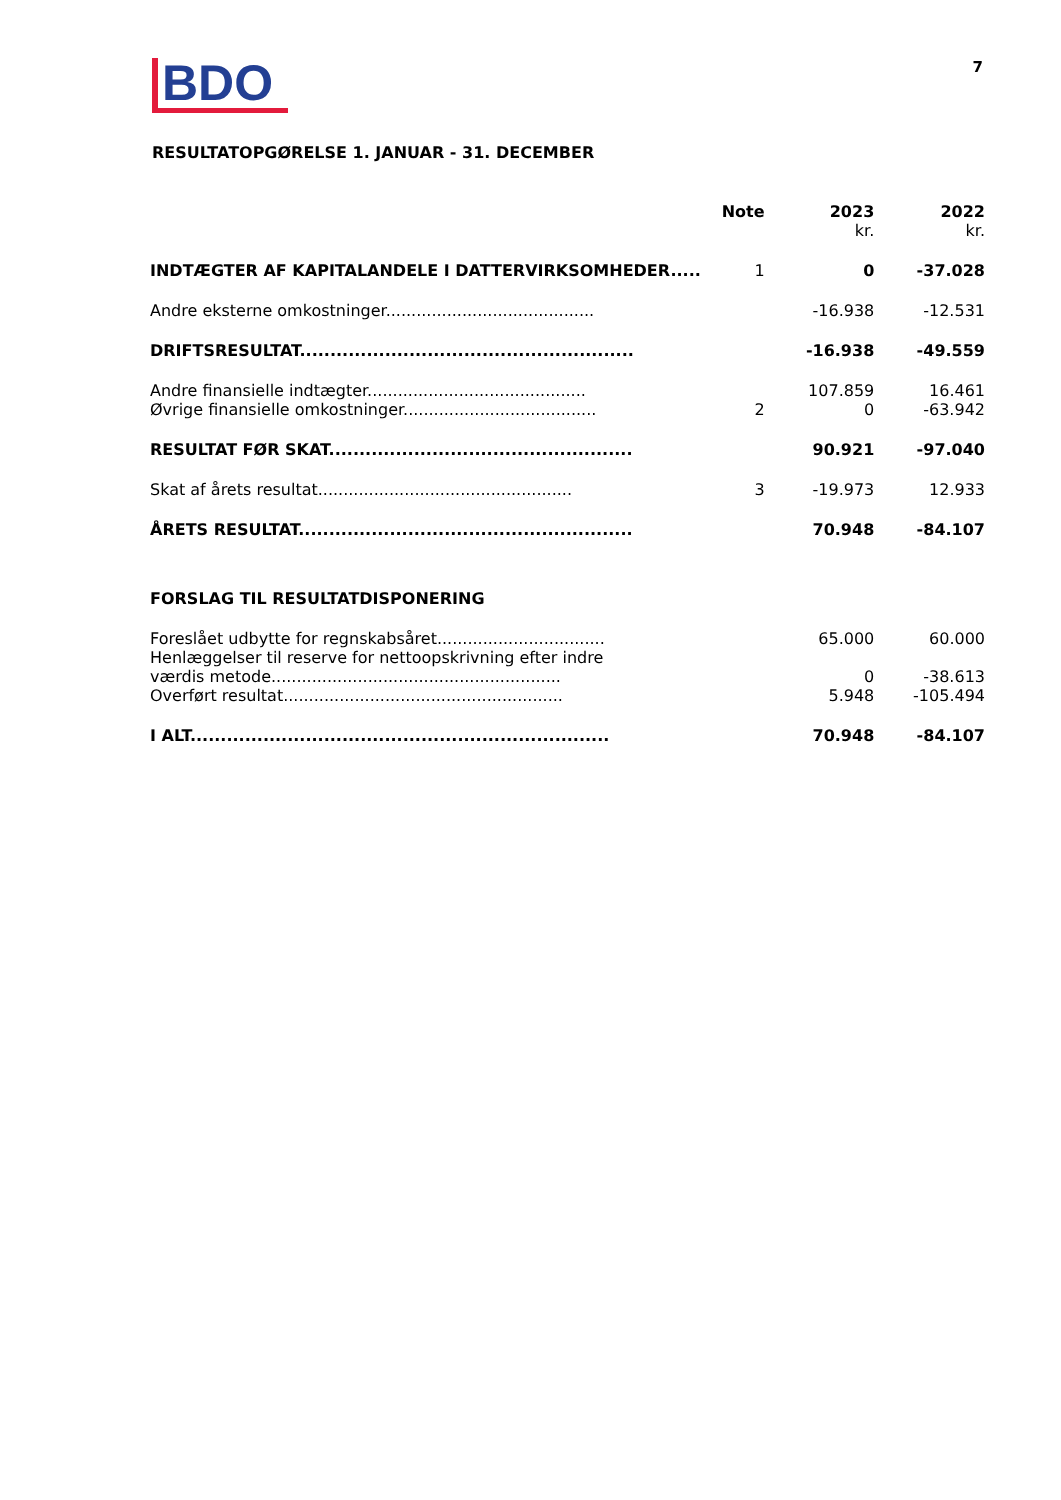BDO
7
RESULTATOPGØRELSE 1. JANUAR - 31. DECEMBER
| | Note | 2023 kr. | 2022 kr. |
| --- | --- | --- | --- |
| INDTÆGTER AF KAPITALANDELE I DATTERVIRKSOMHEDER..... | 1 | 0 | -37.028 |
| Andre eksterne omkostninger......................................... | | -16.938 | -12.531 |
| DRIFTSRESULTAT....................................................... | | -16.938 | -49.559 |
| Andre finansielle indtægter........................................... | | 107.859 | 16.461 |
| Øvrige finansielle omkostninger...................................... | 2 | 0 | -63.942 |
| RESULTAT FØR SKAT.................................................. | | 90.921 | -97.040 |
| Skat af årets resultat.................................................. | 3 | -19.973 | 12.933 |
| ÅRETS RESULTAT....................................................... | | 70.948 | -84.107 |
| FORSLAG TIL RESULTATDISPONERING | | | |
| Foreslået udbytte for regnskabsåret................................. | | 65.000 | 60.000 |
| Henlæggelser til reserve for nettoopskrivning efter indre værdis metode......................................................... | | 0 | -38.613 |
| Overført resultat....................................................... | | 5.948 | -105.494 |
| I ALT..................................................................... | | 70.948 | -84.107 |